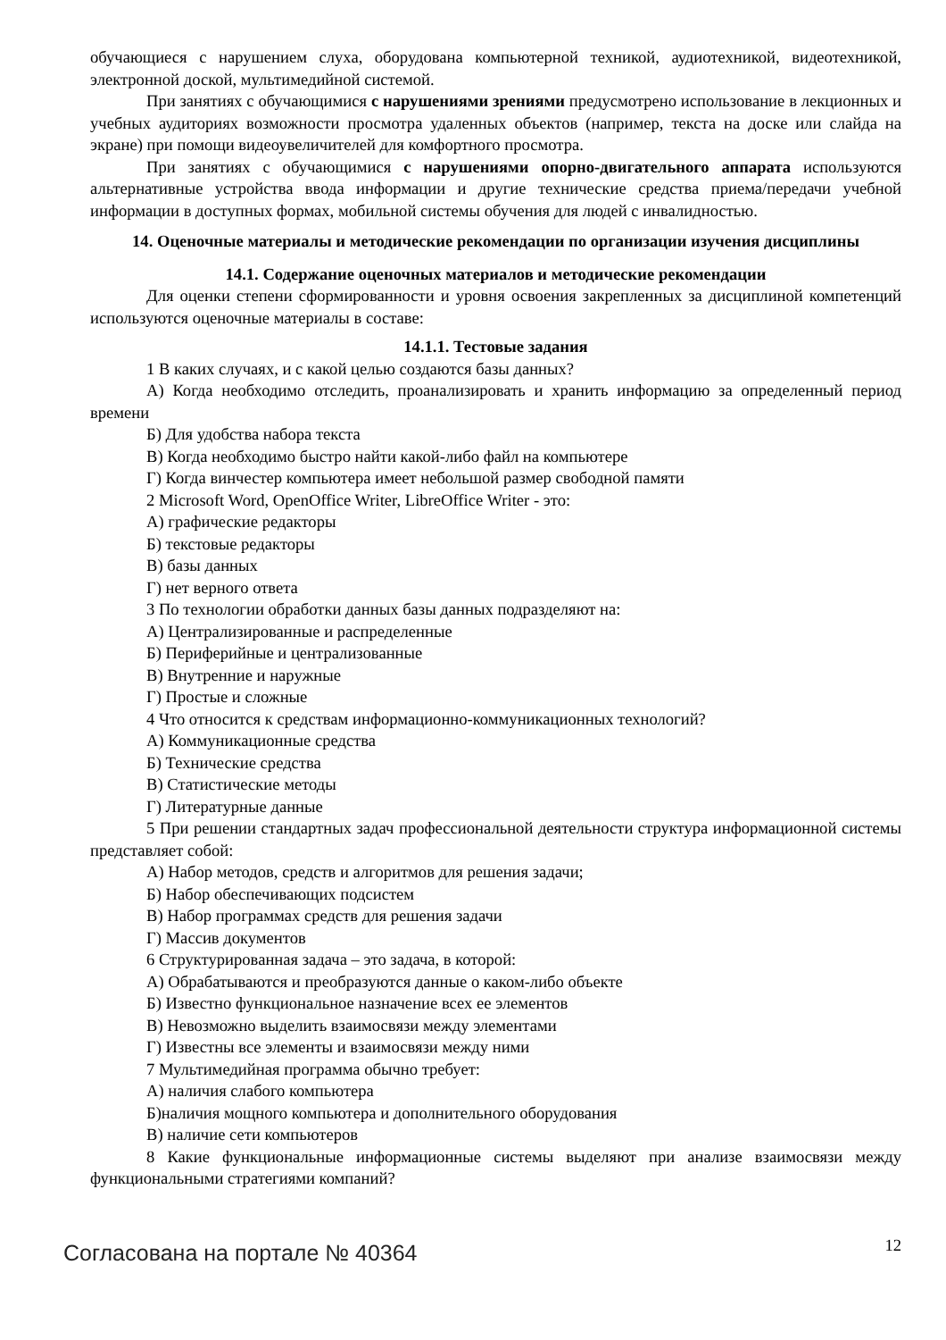обучающиеся с нарушением слуха, оборудована компьютерной техникой, аудиотехникой, видеотехникой, электронной доской, мультимедийной системой.
При занятиях с обучающимися с нарушениями зрениями предусмотрено использование в лекционных и учебных аудиториях возможности просмотра удаленных объектов (например, текста на доске или слайда на экране) при помощи видеоувеличителей для комфортного просмотра.
При занятиях с обучающимися с нарушениями опорно-двигательного аппарата используются альтернативные устройства ввода информации и другие технические средства приема/передачи учебной информации в доступных формах, мобильной системы обучения для людей с инвалидностью.
14. Оценочные материалы и методические рекомендации по организации изучения дисциплины
14.1. Содержание оценочных материалов и методические рекомендации
Для оценки степени сформированности и уровня освоения закрепленных за дисциплиной компетенций используются оценочные материалы в составе:
14.1.1. Тестовые задания
1 В каких случаях, и с какой целью создаются базы данных?
А) Когда необходимо отследить, проанализировать и хранить информацию за определенный период времени
Б) Для удобства набора текста
В) Когда необходимо быстро найти какой-либо файл на компьютере
Г) Когда винчестер компьютера имеет небольшой размер свободной памяти
2 Microsoft Word, OpenOffice Writer, LibreOffice Writer - это:
А) графические редакторы
Б) текстовые редакторы
В) базы данных
Г) нет верного ответа
3 По технологии обработки данных базы данных подразделяют на:
А) Централизированные и распределенные
Б) Периферийные и централизованные
В) Внутренние и наружные
Г) Простые и сложные
4 Что относится к средствам информационно-коммуникационных технологий?
А) Коммуникационные средства
Б) Технические средства
В) Статистические методы
Г) Литературные данные
5 При решении стандартных задач профессиональной деятельности структура информационной системы представляет собой:
А) Набор методов, средств и алгоритмов для решения задачи;
Б) Набор обеспечивающих подсистем
В) Набор программах средств для решения задачи
Г) Массив документов
6 Структурированная задача – это задача, в которой:
А) Обрабатываются и преобразуются данные о каком-либо объекте
Б) Известно функциональное назначение всех ее элементов
В) Невозможно выделить взаимосвязи между элементами
Г) Известны все элементы и взаимосвязи между ними
7 Мультимедийная программа обычно требует:
А) наличия слабого компьютера
Б)наличия мощного компьютера и дополнительного оборудования
В) наличие сети компьютеров
8 Какие функциональные информационные системы выделяют при анализе взаимосвязи между функциональными стратегиями компаний?
Согласована на портале № 40364 12